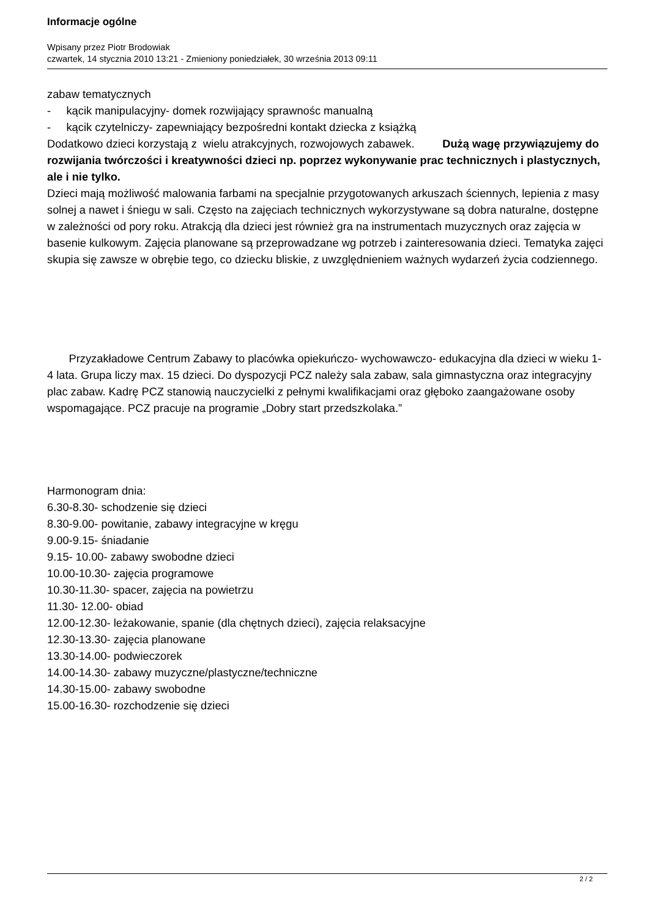Informacje ogólne
Wpisany przez Piotr Brodowiak
czwartek, 14 stycznia 2010 13:21 - Zmieniony poniedziałek, 30 września 2013 09:11
zabaw tematycznych
- kącik manipulacyjny- domek rozwijający sprawnośc manualną
- kącik czytelniczy- zapewniający bezpośredni kontakt dziecka z książką
Dodatkowo dzieci korzystają z wielu atrakcyjnych, rozwojowych zabawek. Dużą wagę przywiązujemy do rozwijania twórczości i kreatywności dzieci np. poprzez wykonywanie prac technicznych i plastycznych, ale i nie tylko.
Dzieci mają możliwość malowania farbami na specjalnie przygotowanych arkuszach ściennych, lepienia z masy solnej a nawet i śniegu w sali. Często na zajęciach technicznych wykorzystywane są dobra naturalne, dostępne w zależności od pory roku. Atrakcją dla dzieci jest również gra na instrumentach muzycznych oraz zajęcia w basenie kulkowym. Zajęcia planowane są przeprowadzane wg potrzeb i zainteresowania dzieci. Tematyka zajęci skupia się zawsze w obrębie tego, co dziecku bliskie, z uwzględnieniem ważnych wydarzeń życia codziennego.
Przyzakładowe Centrum Zabawy to placówka opiekuńczo- wychowawczo- edukacyjna dla dzieci w wieku 1-4 lata. Grupa liczy max. 15 dzieci. Do dyspozycji PCZ należy sala zabaw, sala gimnastyczna oraz integracyjny plac zabaw. Kadrę PCZ stanowią nauczycielki z pełnymi kwalifikacjami oraz głęboko zaangażowane osoby wspomagające. PCZ pracuje na programie „Dobry start przedszkolaka.”
Harmonogram dnia:
6.30-8.30- schodzenie się dzieci
8.30-9.00- powitanie, zabawy integracyjne w kręgu
9.00-9.15- śniadanie
9.15- 10.00- zabawy swobodne dzieci
10.00-10.30- zajęcia programowe
10.30-11.30- spacer, zajęcia na powietrzu
11.30- 12.00- obiad
12.00-12.30- leżakowanie, spanie (dla chętnych dzieci), zajęcia relaksacyjne
12.30-13.30- zajęcia planowane
13.30-14.00- podwieczorek
14.00-14.30- zabawy muzyczne/plastyczne/techniczne
14.30-15.00- zabawy swobodne
15.00-16.30- rozchodzenie się dzieci
2 / 2